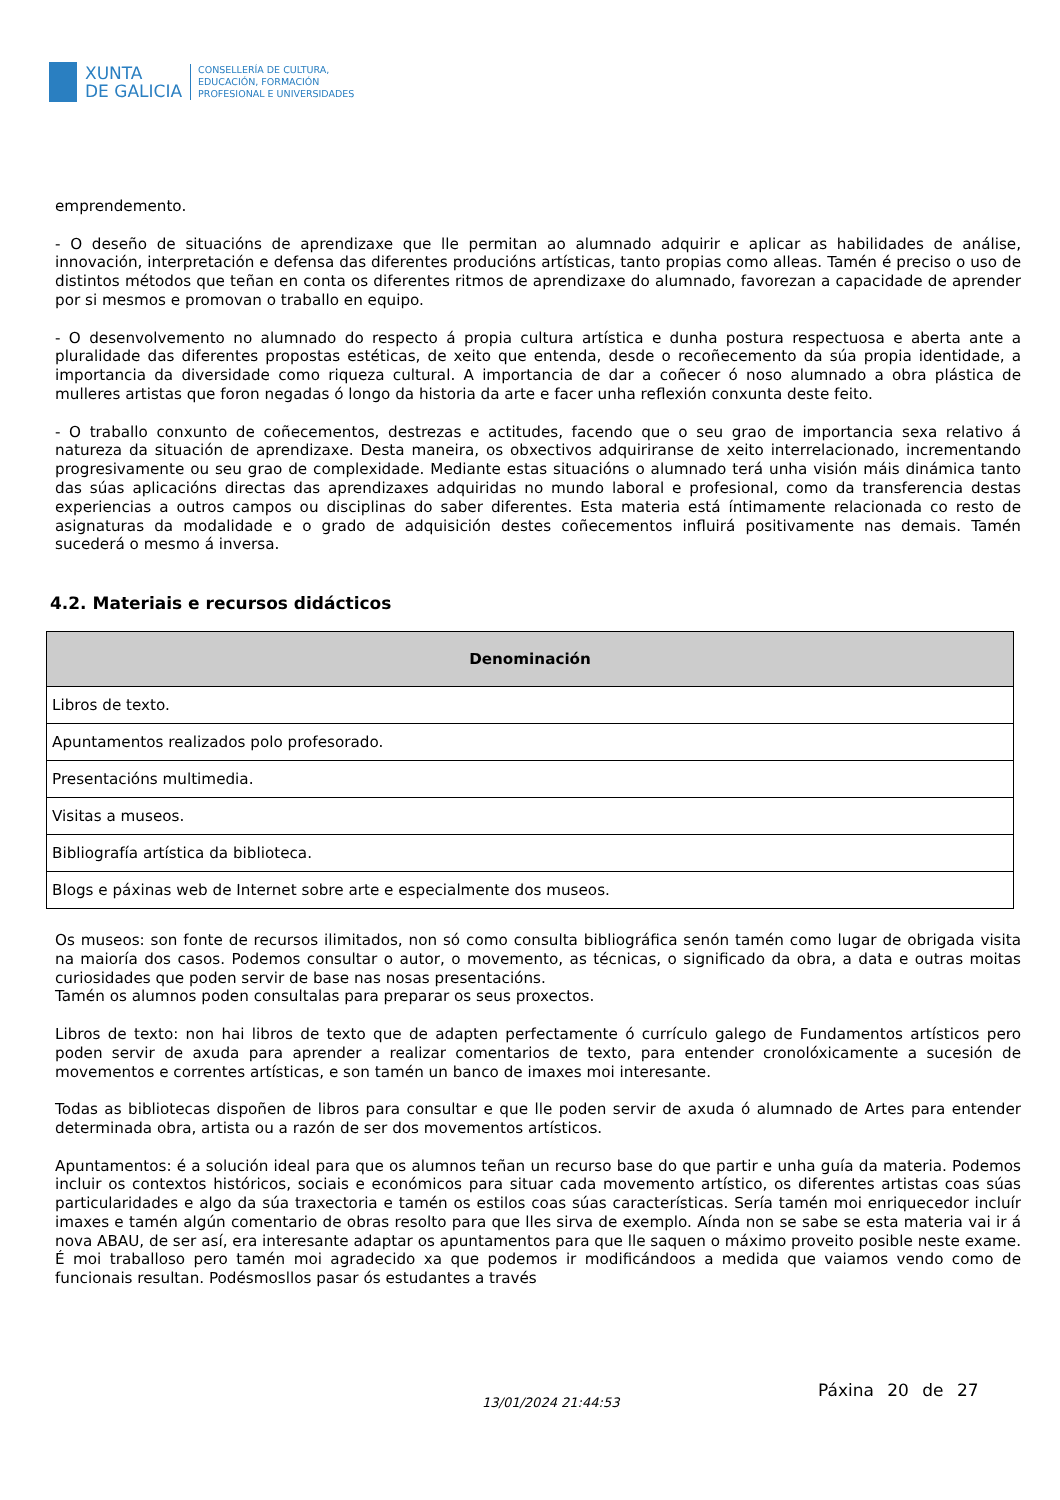XUNTA
DE GALICIA
CONSELLERÍA DE CULTURA,
EDUCACIÓN, FORMACIÓN
PROFESIONAL E UNIVERSIDADES
emprendemento.
- O deseño de situacións de aprendizaxe que lle permitan ao alumnado adquirir e aplicar as habilidades de análise, innovación, interpretación e defensa das diferentes producións artísticas, tanto propias como alleas. Tamén é preciso o uso de distintos métodos que teñan en conta os diferentes ritmos de aprendizaxe do alumnado, favorezan a capacidade de aprender por si mesmos e promovan o traballo en equipo.
- O desenvolvemento no alumnado do respecto á propia cultura artística e dunha postura respectuosa e aberta ante a pluralidade das diferentes propostas estéticas, de xeito que entenda, desde o recoñecemento da súa propia identidade, a importancia da diversidade como riqueza cultural. A importancia de dar a coñecer ó noso alumnado a obra plástica de mulleres artistas que foron negadas ó longo da historia da arte e facer unha reflexión conxunta deste feito.
- O traballo conxunto de coñecementos, destrezas e actitudes, facendo que o seu grao de importancia sexa relativo á natureza da situación de aprendizaxe. Desta maneira, os obxectivos adquiriranse de xeito interrelacionado, incrementando progresivamente ou seu grao de complexidade. Mediante estas situacións o alumnado terá unha visión máis dinámica tanto das súas aplicacións directas das aprendizaxes adquiridas no mundo laboral e profesional, como da transferencia destas experiencias a outros campos ou disciplinas do saber diferentes. Esta materia está íntimamente relacionada co resto de asignaturas da modalidade e o grado de adquisición destes coñecementos influirá positivamente nas demais. Tamén sucederá o mesmo á inversa.
4.2. Materiais e recursos didácticos
| Denominación |
| --- |
| Libros de texto. |
| Apuntamentos realizados polo profesorado. |
| Presentacións multimedia. |
| Visitas a museos. |
| Bibliografía artística da biblioteca. |
| Blogs e páxinas web de Internet sobre arte e especialmente dos museos. |
Os museos: son fonte de recursos ilimitados, non só como consulta bibliográfica senón tamén como lugar de obrigada visita na maioría dos casos. Podemos consultar o autor, o movemento, as técnicas, o significado da obra, a data e outras moitas curiosidades que poden servir de base nas nosas presentacións.
Tamén os alumnos poden consultalas para preparar os seus proxectos.
Libros de texto: non hai libros de texto que de adapten perfectamente ó currículo galego de Fundamentos artísticos pero poden servir de axuda para aprender a realizar comentarios de texto, para entender cronolóxicamente a sucesión de movementos e correntes artísticas, e son tamén un banco de imaxes moi interesante.
Todas as bibliotecas dispoñen de libros para consultar e que lle poden servir de axuda ó alumnado de Artes para entender determinada obra, artista ou a razón de ser dos movementos artísticos.
Apuntamentos: é a solución ideal para que os alumnos teñan un recurso base do que partir e unha guía da materia. Podemos incluir os contextos históricos, sociais e económicos para situar cada movemento artístico, os diferentes artistas coas súas particularidades e algo da súa traxectoria e tamén os estilos coas súas características. Sería tamén moi enriquecedor incluír imaxes e tamén algún comentario de obras resolto para que lles sirva de exemplo. Aínda non se sabe se esta materia vai ir á nova ABAU, de ser así, era interesante adaptar os apuntamentos para que lle saquen o máximo proveito posible neste exame. É moi traballoso pero tamén moi agradecido xa que podemos ir modificándoos a medida que vaiamos vendo como de funcionais resultan. Podésmosllos pasar ós estudantes a través
13/01/2024 21:44:53
Páxina 20 de 27